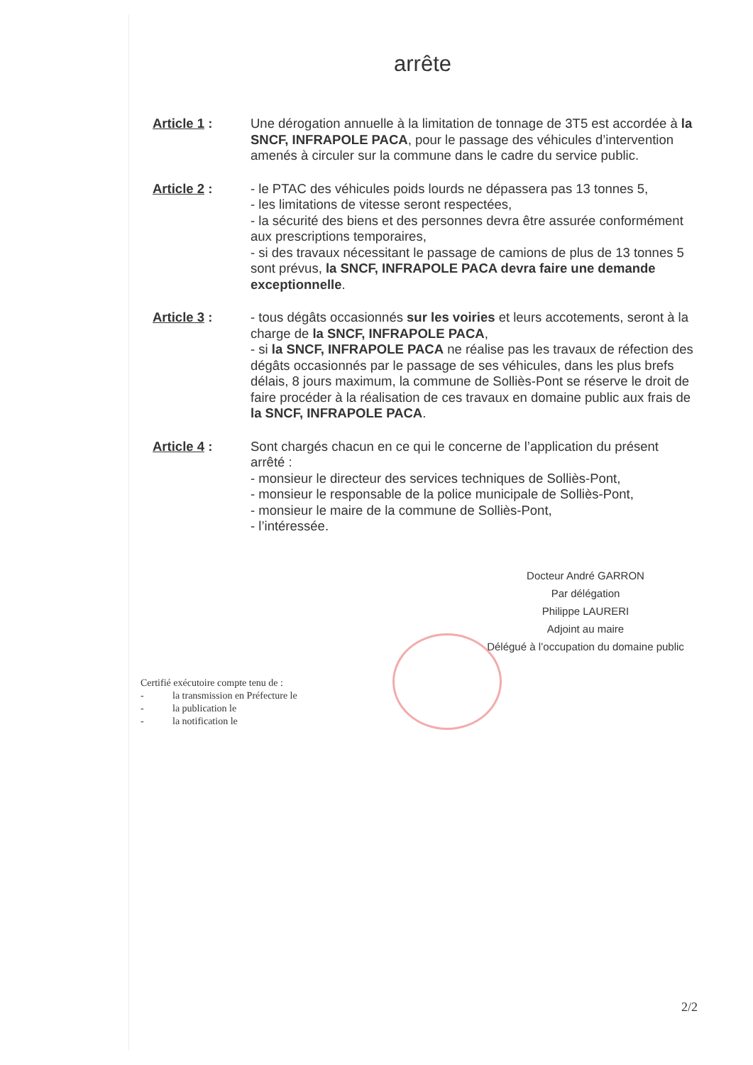arrête
Article 1 : Une dérogation annuelle à la limitation de tonnage de 3T5 est accordée à la SNCF, INFRAPOLE PACA, pour le passage des véhicules d’intervention amenés à circuler sur la commune dans le cadre du service public.
Article 2 : - le PTAC des véhicules poids lourds ne dépassera pas 13 tonnes 5,
- les limitations de vitesse seront respectées,
- la sécurité des biens et des personnes devra être assurée conformément aux prescriptions temporaires,
- si des travaux nécessitant le passage de camions de plus de 13 tonnes 5 sont prévus, la SNCF, INFRAPOLE PACA devra faire une demande exceptionnelle.
Article 3 : - tous dégâts occasionnés sur les voiries et leurs accotements, seront à la charge de la SNCF, INFRAPOLE PACA,
- si la SNCF, INFRAPOLE PACA ne réalise pas les travaux de réfection des dégâts occasionnés par le passage de ses véhicules, dans les plus brefs délais, 8 jours maximum, la commune de Solliès-Pont se réserve le droit de faire procéder à la réalisation de ces travaux en domaine public aux frais de la SNCF, INFRAPOLE PACA.
Article 4 : Sont chargés chacun en ce qui le concerne de l’application du présent arrêté :
- monsieur le directeur des services techniques de Solliès-Pont,
- monsieur le responsable de la police municipale de Solliès-Pont,
- monsieur le maire de la commune de Solliès-Pont,
- l’intéressée.
Docteur André GARRON
Par délégation
Philippe LAURERI
Adjoint au maire
Délégué à l’occupation du domaine public
Certifié exécutoire compte tenu de :
- la transmission en Préfecture le
- la publication le
- la notification le
2/2